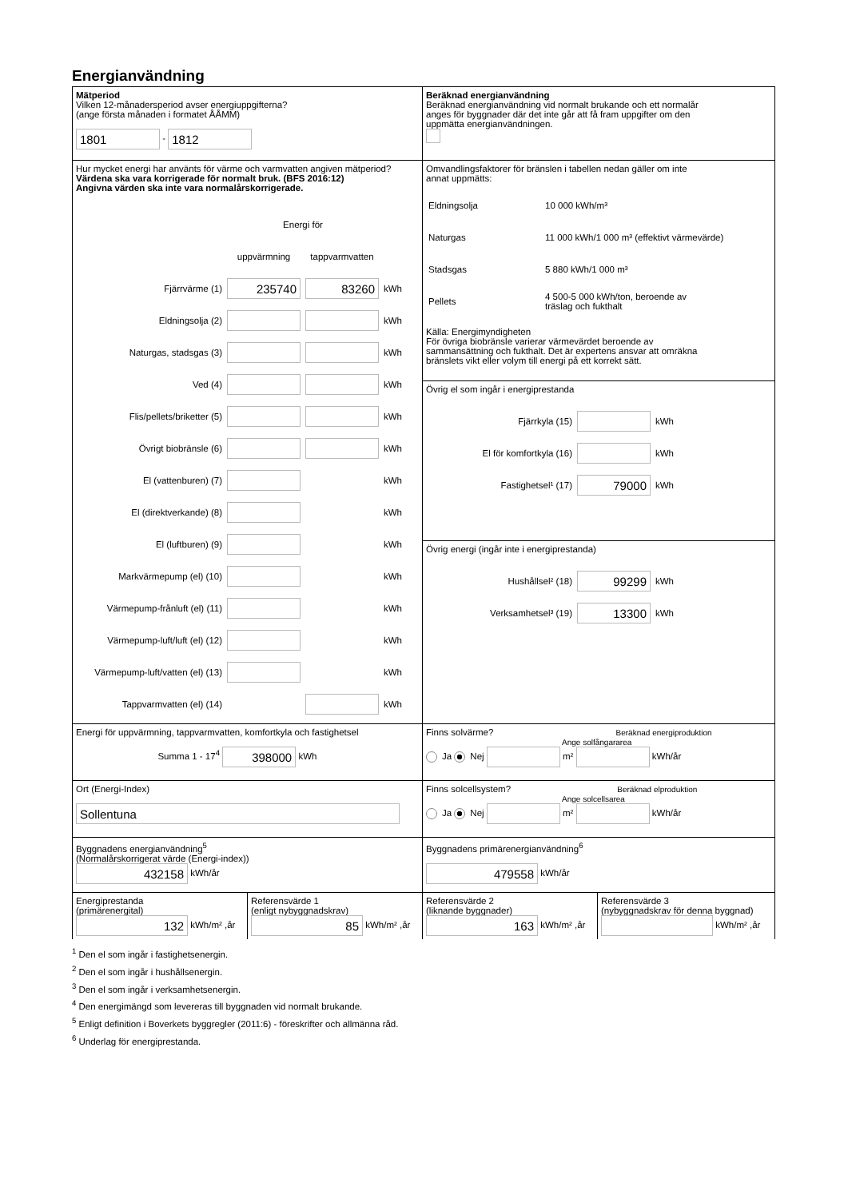Energianvändning
Mätperiod
Vilken 12-månadersperiod avser energiuppgifterna?
(ange första månaden i formatet ÅÅMM)
1801 - 1812
Beräknad energianvändning
Beräknad energianvändning vid normalt brukande och ett normalår
anges för byggnader där det inte går att få fram uppgifter om den
uppmätta energianvändningen.
Hur mycket energi har använts för värme och varmvatten angiven mätperiod?
Värdena ska vara korrigerade för normalt bruk. (BFS 2016:12)
Angivna värden ska inte vara normalårskorrigerade.
| | Energi för | | |
| | uppvärmning | tappvarmvatten | |
| Fjärrvärme (1) | 235740 | 83260 | kWh |
| Eldningsolja (2) | | | kWh |
| Naturgas, stadsgas (3) | | | kWh |
| Ved (4) | | | kWh |
| Flis/pellets/briketter (5) | | | kWh |
| Övrigt biobränsle (6) | | | kWh |
| El (vattenburen) (7) | | | kWh |
| El (direktverkande) (8) | | | kWh |
| El (luftburen) (9) | | | kWh |
| Markvärmepump (el) (10) | | | kWh |
| Värmepump-frånluft (el) (11) | | | kWh |
| Värmepump-luft/luft (el) (12) | | | kWh |
| Värmepump-luft/vatten (el) (13) | | | kWh |
| Tappvarmvatten (el) (14) | | | kWh |
Omvandlingsfaktorer för bränslen i tabellen nedan gäller om inte
annat uppmätts:
| Eldningsolja | 10 000 kWh/m³ |
| Naturgas | 11 000 kWh/1 000 m³ (effektivt värmevärde) |
| Stadsgas | 5 880 kWh/1 000 m³ |
| Pellets | 4 500-5 000 kWh/ton, beroende av träslag och fukthalt |
Källa: Energimyndigheten
För övriga biobränsle varierar värmevärdet beroende av
sammansättning och fukthalt. Det är expertens ansvar att omräkna
bränslets vikt eller volym till energi på ett korrekt sätt.
Övrig el som ingår i energiprestanda
| Fjärrkyla (15) | | kWh |
| El för komfortkyla (16) | | kWh |
| Fastighetsel¹ (17) | 79000 | kWh |
Övrig energi (ingår inte i energiprestanda)
| Hushållsel² (18) | 99299 | kWh |
| Verksamhetsel³ (19) | 13300 | kWh |
Energi för uppvärmning, tappvarmvatten, komfortkyla och fastighetsel
Summa 1 - 17<sup>4</sup> 398000 kWh
Finns solvärme? Beräknad energiproduktion
Ange solfångararea
Ja Nej m² kWh/år
Ort (Energi-Index)
Sollentuna
Finns solcellsystem? Beräknad elproduktion
Ange solcellsarea
Ja Nej m² kWh/år
Byggnadens energianvändning<sup>5</sup>
(Normalårskorrigerat värde (Energi-index))
432158 kWh/år
Byggnadens primärenergianvändning<sup>6</sup>
479558 kWh/år
Energiprestanda
(primärenergital)
132 kWh/m² ,år
Referensvärde 1
(enligt nybyggnadskrav)
85 kWh/m² ,år
Referensvärde 2
(liknande byggnader)
163 kWh/m² ,år
Referensvärde 3
(nybyggnadskrav för denna byggnad)
kWh/m² ,år
<sup>1</sup> Den el som ingår i fastighetsenergin.
<sup>2</sup> Den el som ingår i hushållsenergin.
<sup>3</sup> Den el som ingår i verksamhetsenergin.
<sup>4</sup> Den energimängd som levereras till byggnaden vid normalt brukande.
<sup>5</sup> Enligt definition i Boverkets byggregler (2011:6) - föreskrifter och allmänna råd.
<sup>6</sup> Underlag för energiprestanda.